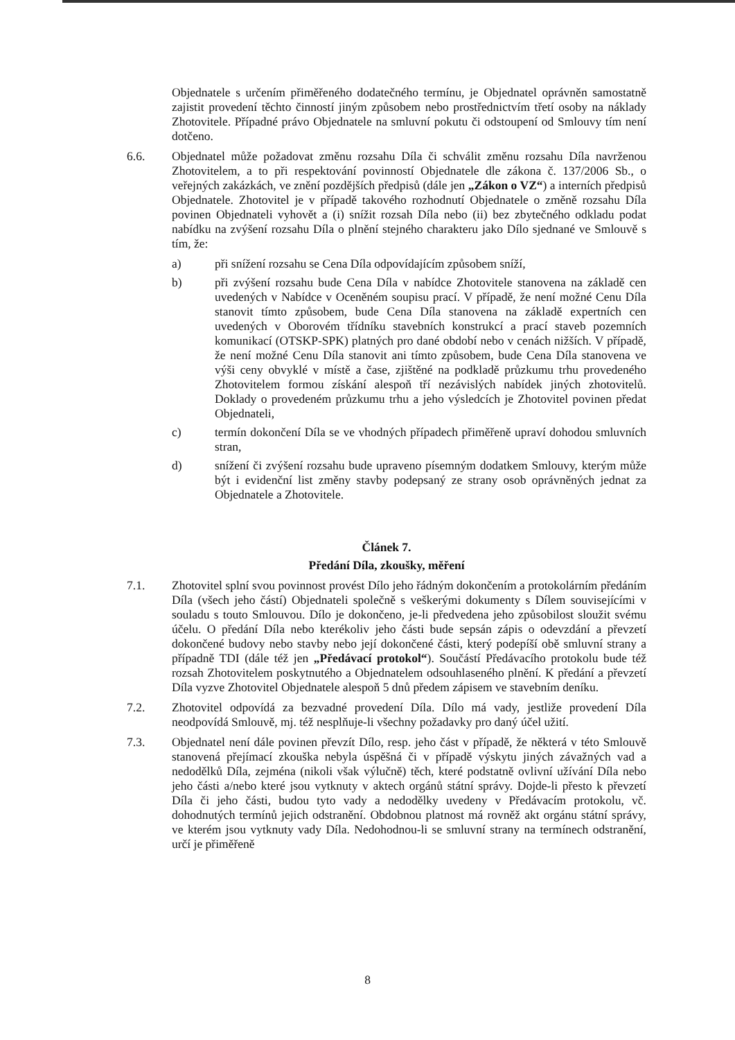Objednatele s určením přiměřeného dodatečného termínu, je Objednatel oprávněn samostatně zajistit provedení těchto činností jiným způsobem nebo prostřednictvím třetí osoby na náklady Zhotovitele. Případné právo Objednatele na smluvní pokutu či odstoupení od Smlouvy tím není dotčeno.
6.6. Objednatel může požadovat změnu rozsahu Díla či schválit změnu rozsahu Díla navrženou Zhotovitelem, a to při respektování povinností Objednatele dle zákona č. 137/2006 Sb., o veřejných zakázkách, ve znění pozdějších předpisů (dále jen „Zákon o VZ“) a interních předpisů Objednatele. Zhotovitel je v případě takového rozhodnutí Objednatele o změně rozsahu Díla povinen Objednateli vyhovět a (i) snížit rozsah Díla nebo (ii) bez zbytečného odkladu podat nabídku na zvýšení rozsahu Díla o plnění stejného charakteru jako Dílo sjednané ve Smlouvě s tím, že:
a) při snížení rozsahu se Cena Díla odpovídajícím způsobem sníží,
b) při zvýšení rozsahu bude Cena Díla v nabídce Zhotovitele stanovena na základě cen uvedených v Nabídce v Oceněném soupisu prací. V případě, že není možné Cenu Díla stanovit tímto způsobem, bude Cena Díla stanovena na základě expertních cen uvedených v Oborovém třídníku stavebních konstrukcí a prací staveb pozemních komunikací (OTSKP-SPK) platných pro dané období nebo v cenách nižších. V případě, že není možné Cenu Díla stanovit ani tímto způsobem, bude Cena Díla stanovena ve výši ceny obvyklé v místě a čase, zjištěné na podkladě průzkumu trhu provedeného Zhotovitelem formou získání alespoň tří nezávislých nabídek jiných zhotovitelů. Doklady o provedeném průzkumu trhu a jeho výsledcích je Zhotovitel povinen předat Objednateli,
c) termín dokončení Díla se ve vhodných případech přiměřeně upraví dohodou smluvních stran,
d) snížení či zvýšení rozsahu bude upraveno písemným dodatkem Smlouvy, kterým může být i evidenční list změny stavby podepsaný ze strany osob oprávněných jednat za Objednatele a Zhotovitele.
Článek 7.
Předání Díla, zkoušky, měření
7.1. Zhotovitel splní svou povinnost provést Dílo jeho řádným dokončením a protokolárním předáním Díla (všech jeho částí) Objednateli společně s veškerými dokumenty s Dílem souvisejícími v souladu s touto Smlouvou. Dílo je dokončeno, je-li předvedena jeho způsobilost sloužit svému účelu. O předání Díla nebo kterékoliv jeho části bude sepsán zápis o odevzdání a převzetí dokončené budovy nebo stavby nebo její dokončené části, který podepíší obě smluvní strany a případně TDI (dále též jen „Předávací protokol“). Součástí Předávacího protokolu bude též rozsah Zhotovitelem poskytnutého a Objednatelem odsouhlaseného plnění. K předání a převzetí Díla vyzve Zhotovitel Objednatele alespoň 5 dnů předem zápisem ve stavebním deníku.
7.2. Zhotovitel odpovídá za bezvadné provedení Díla. Dílo má vady, jestliže provedení Díla neodpovídá Smlouvě, mj. též nesplňuje-li všechny požadavky pro daný účel užití.
7.3. Objednatel není dále povinen převzít Dílo, resp. jeho část v případě, že některá v této Smlouvě stanovená přejímací zkouška nebyla úspěšná či v případě výskytu jiných závažných vad a nedodělků Díla, zejména (nikoli však výlučně) těch, které podstatně ovlivní užívání Díla nebo jeho části a/nebo které jsou vytknuty v aktech orgánů státní správy. Dojde-li přesto k převzetí Díla či jeho části, budou tyto vady a nedodělky uvedeny v Předávacím protokolu, vč. dohodnutých termínů jejich odstranění. Obdobnou platnost má rovněž akt orgánu státní správy, ve kterém jsou vytknuty vady Díla. Nedohodnou-li se smluvní strany na termínech odstranění, určí je přiměřeně
8